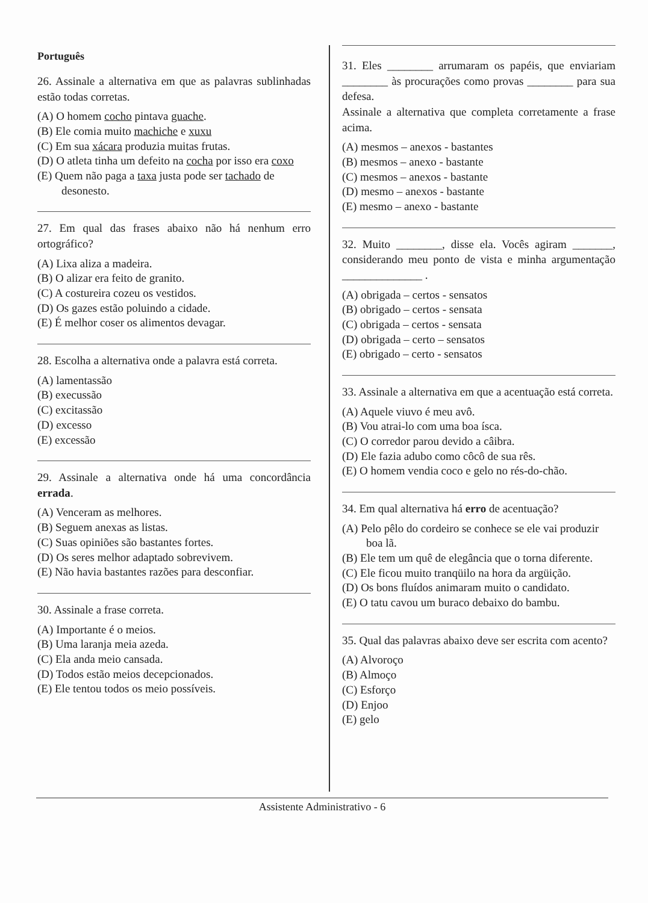Português
26. Assinale a alternativa em que as palavras sublinhadas estão todas corretas.
(A) O homem cocho pintava guache.
(B) Ele comia muito machiche e xuxu
(C) Em sua xácara produzia muitas frutas.
(D) O atleta tinha um defeito na cocha por isso era coxo
(E) Quem não paga a taxa justa pode ser tachado de desonesto.
27. Em qual das frases abaixo não há nenhum erro ortográfico?
(A) Lixa aliza a madeira.
(B) O alizar era feito de granito.
(C) A costureira cozeu os vestidos.
(D) Os gazes estão poluindo a cidade.
(E) É melhor coser os alimentos devagar.
28. Escolha a alternativa onde a palavra está correta.
(A) lamentassão
(B) execussão
(C) excitassão
(D) excesso
(E) excessão
29. Assinale a alternativa onde há uma concordância errada.
(A) Venceram as melhores.
(B) Seguem anexas as listas.
(C) Suas opiniões são bastantes fortes.
(D) Os seres melhor adaptado sobrevivem.
(E) Não havia bastantes razões para desconfiar.
30. Assinale a frase correta.
(A) Importante é o meios.
(B) Uma laranja meia azeda.
(C) Ela anda meio cansada.
(D) Todos estão meios decepcionados.
(E) Ele tentou todos os meio possíveis.
31. Eles ________ arrumaram os papéis, que enviariam ________ às procurações como provas ________ para sua defesa.
Assinale a alternativa que completa corretamente a frase acima.
(A) mesmos – anexos - bastantes
(B) mesmos – anexo - bastante
(C) mesmos – anexos - bastante
(D) mesmo – anexos - bastante
(E) mesmo – anexo - bastante
32. Muito ________, disse ela. Vocês agiram _______, considerando meu ponto de vista e minha argumentação ______________ .
(A) obrigada – certos - sensatos
(B) obrigado – certos - sensata
(C) obrigada – certos - sensata
(D) obrigada – certo – sensatos
(E) obrigado – certo - sensatos
33. Assinale a alternativa em que a acentuação está correta.
(A) Aquele viuvo é meu avô.
(B) Vou atrai-lo com uma boa ísca.
(C) O corredor parou devido a câibra.
(D) Ele fazia adubo como côcô de sua rês.
(E) O homem vendia coco e gelo no rés-do-chão.
34. Em qual alternativa há erro de acentuação?
(A) Pelo pêlo do cordeiro se conhece se ele vai produzir boa lã.
(B) Ele tem um quê de elegância que o torna diferente.
(C) Ele ficou muito tranqüilo na hora da argüição.
(D) Os bons fluídos animaram muito o candidato.
(E) O tatu cavou um buraco debaixo do bambu.
35. Qual das palavras abaixo deve ser escrita com acento?
(A) Alvoroço
(B) Almoço
(C) Esforço
(D) Enjoo
(E) gelo
Assistente Administrativo - 6